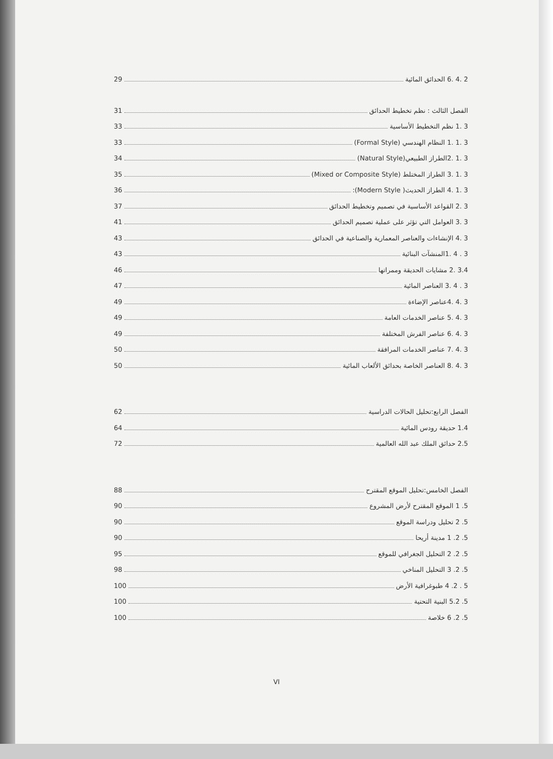2 .4 .6 الحدائق المائية 29
الفصل الثالث : نظم تخطيط الحدائق 31
3 .1 نظم التخطيط الأساسية 33
3 .1 .1 النظام الهندسي (Formal Style) 33
3 .1 .2الطراز الطبيعي(Natural Style) 34
3 .1 .3 الطراز المختلط (Mixed or Composite Style) 35
3 .1 .4 الطراز الحديث( Modern Style): 36
3 .2 القواعد الأساسية في تصميم وتخطيط الحدائق 37
3 .3 العوامل التي تؤثر على عملية تصميم الحدائق 41
3 .4 الإنشاءات والعناصر المعمارية والصناعية في الحدائق 43
3 . 4 .1المنشآت البنائية 43
3.4 .2 مشايات الحديقة وممراتها 46
3 . 4 .3 العناصر المائية 47
3 .4 .4عناصر الإضاءة 49
3 .4 .5 عناصر الخدمات العامة 49
3 .4 .6 عناصر الفرش المختلفة 49
3 .4 .7 عناصر الخدمات المرافقة 50
3 .4 .8 العناصر الخاصة بحدائق الألعاب المائية 50
الفصل الرابع:تحليل الحالات الدراسية 62
1.4 حديقة رودس المائية 64
2.5 حدائق الملك عبد الله العالمية 72
الفصل الخامس:تحليل الموقع المقترح 88
5. 1 الموقع المقترح لأرض المشروع 90
5. 2 تحليل ودراسة الموقع 90
5. 2. 1 مدينة أريحا 90
5. 2. 2 التحليل الجغرافي للموقع 95
5. 2. 3 التحليل المناخي 98
5 . 2. 4 طبوغرافية الأرض 100
5. 5.2 البنية التحتية 100
5. 2. 6 خلاصة 100
VI